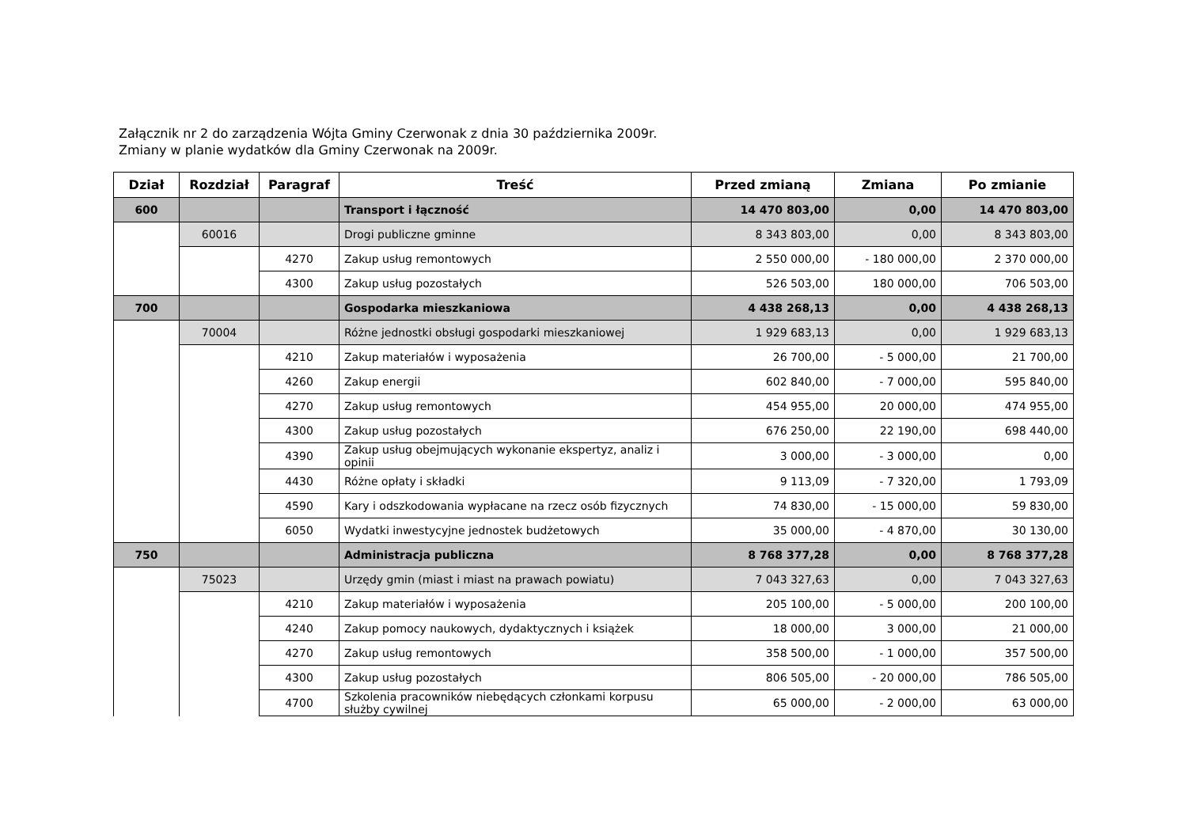Załącznik nr 2 do zarządzenia Wójta Gminy Czerwonak z dnia 30 października 2009r.
Zmiany w planie wydatków dla Gminy Czerwonak na 2009r.
| Dział | Rozdział | Paragraf | Treść | Przed zmianą | Zmiana | Po zmianie |
| --- | --- | --- | --- | --- | --- | --- |
| 600 | | | Transport i łączność | 14 470 803,00 | 0,00 | 14 470 803,00 |
| | 60016 | | Drogi publiczne gminne | 8 343 803,00 | 0,00 | 8 343 803,00 |
| | | 4270 | Zakup usług remontowych | 2 550 000,00 | - 180 000,00 | 2 370 000,00 |
| | | 4300 | Zakup usług pozostałych | 526 503,00 | 180 000,00 | 706 503,00 |
| 700 | | | Gospodarka mieszkaniowa | 4 438 268,13 | 0,00 | 4 438 268,13 |
| | 70004 | | Różne jednostki obsługi gospodarki mieszkaniowej | 1 929 683,13 | 0,00 | 1 929 683,13 |
| | | 4210 | Zakup materiałów i wyposażenia | 26 700,00 | - 5 000,00 | 21 700,00 |
| | | 4260 | Zakup energii | 602 840,00 | - 7 000,00 | 595 840,00 |
| | | 4270 | Zakup usług remontowych | 454 955,00 | 20 000,00 | 474 955,00 |
| | | 4300 | Zakup usług pozostałych | 676 250,00 | 22 190,00 | 698 440,00 |
| | | 4390 | Zakup usług obejmujących wykonanie ekspertyz, analiz i opinii | 3 000,00 | - 3 000,00 | 0,00 |
| | | 4430 | Różne opłaty i składki | 9 113,09 | - 7 320,00 | 1 793,09 |
| | | 4590 | Kary i odszkodowania wypłacane na rzecz osób fizycznych | 74 830,00 | - 15 000,00 | 59 830,00 |
| | | 6050 | Wydatki inwestycyjne jednostek budżetowych | 35 000,00 | - 4 870,00 | 30 130,00 |
| 750 | | | Administracja publiczna | 8 768 377,28 | 0,00 | 8 768 377,28 |
| | 75023 | | Urzędy gmin (miast i miast na prawach powiatu) | 7 043 327,63 | 0,00 | 7 043 327,63 |
| | | 4210 | Zakup materiałów i wyposażenia | 205 100,00 | - 5 000,00 | 200 100,00 |
| | | 4240 | Zakup pomocy naukowych, dydaktycznych i książek | 18 000,00 | 3 000,00 | 21 000,00 |
| | | 4270 | Zakup usług remontowych | 358 500,00 | - 1 000,00 | 357 500,00 |
| | | 4300 | Zakup usług pozostałych | 806 505,00 | - 20 000,00 | 786 505,00 |
| | | 4700 | Szkolenia pracowników niebędących członkami korpusu służby cywilnej | 65 000,00 | - 2 000,00 | 63 000,00 |